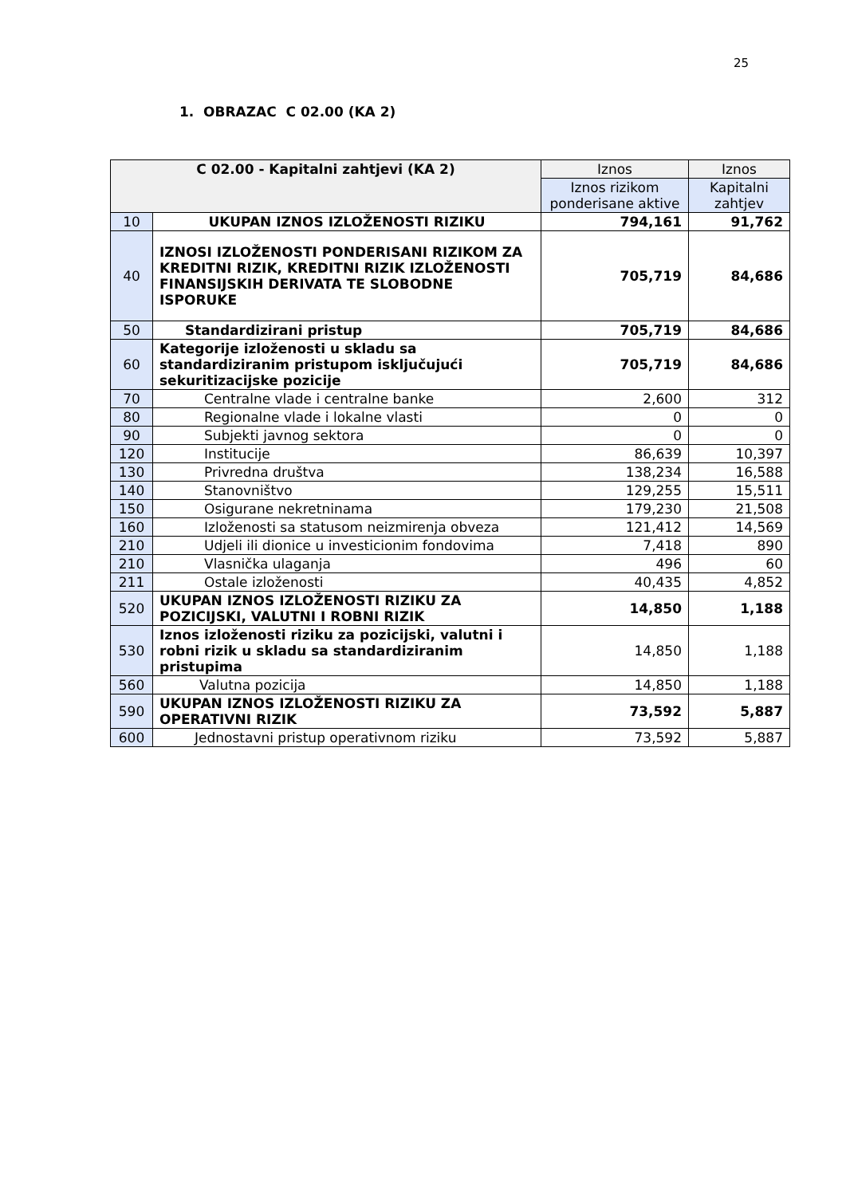25
1. OBRAZAC C 02.00 (KA 2)
| C 02.00 - Kapitalni zahtjevi (KA 2) | | Iznos | Iznos |
| --- | --- | --- | --- |
| | | Iznos rizikom ponderisane aktive | Kapitalni zahtjev |
| 10 | UKUPAN IZNOS IZLOŽENOSTI RIZIKU | 794,161 | 91,762 |
| 40 | IZNOSI IZLOŽENOSTI PONDERISANI RIZIKOM ZA KREDITNI RIZIK, KREDITNI RIZIK IZLOŽENOSTI FINANSIJSKIH DERIVATA TE SLOBODNE ISPORUKE | 705,719 | 84,686 |
| 50 | Standardizirani pristup | 705,719 | 84,686 |
| 60 | Kategorije izloženosti u skladu sa standardiziranim pristupom isključujući sekuritizacijske pozicije | 705,719 | 84,686 |
| 70 | Centralne vlade i centralne banke | 2,600 | 312 |
| 80 | Regionalne vlade i lokalne vlasti | 0 | 0 |
| 90 | Subjekti javnog sektora | 0 | 0 |
| 120 | Institucije | 86,639 | 10,397 |
| 130 | Privredna društva | 138,234 | 16,588 |
| 140 | Stanovništvo | 129,255 | 15,511 |
| 150 | Osigurane nekretninama | 179,230 | 21,508 |
| 160 | Izloženosti sa statusom neizmirenja obveza | 121,412 | 14,569 |
| 210 | Udjeli ili dionice u investicionim fondovima | 7,418 | 890 |
| 210 | Vlasnička ulaganja | 496 | 60 |
| 211 | Ostale izloženosti | 40,435 | 4,852 |
| 520 | UKUPAN IZNOS IZLOŽENOSTI RIZIKU ZA POZICIJSKI, VALUTNI I ROBNI RIZIK | 14,850 | 1,188 |
| 530 | Iznos izloženosti riziku za pozicijski, valutni i robni rizik u skladu sa standardiziranim pristupima | 14,850 | 1,188 |
| 560 | Valutna pozicija | 14,850 | 1,188 |
| 590 | UKUPAN IZNOS IZLOŽENOSTI RIZIKU ZA OPERATIVNI RIZIK | 73,592 | 5,887 |
| 600 | Jednostavni pristup operativnom riziku | 73,592 | 5,887 |